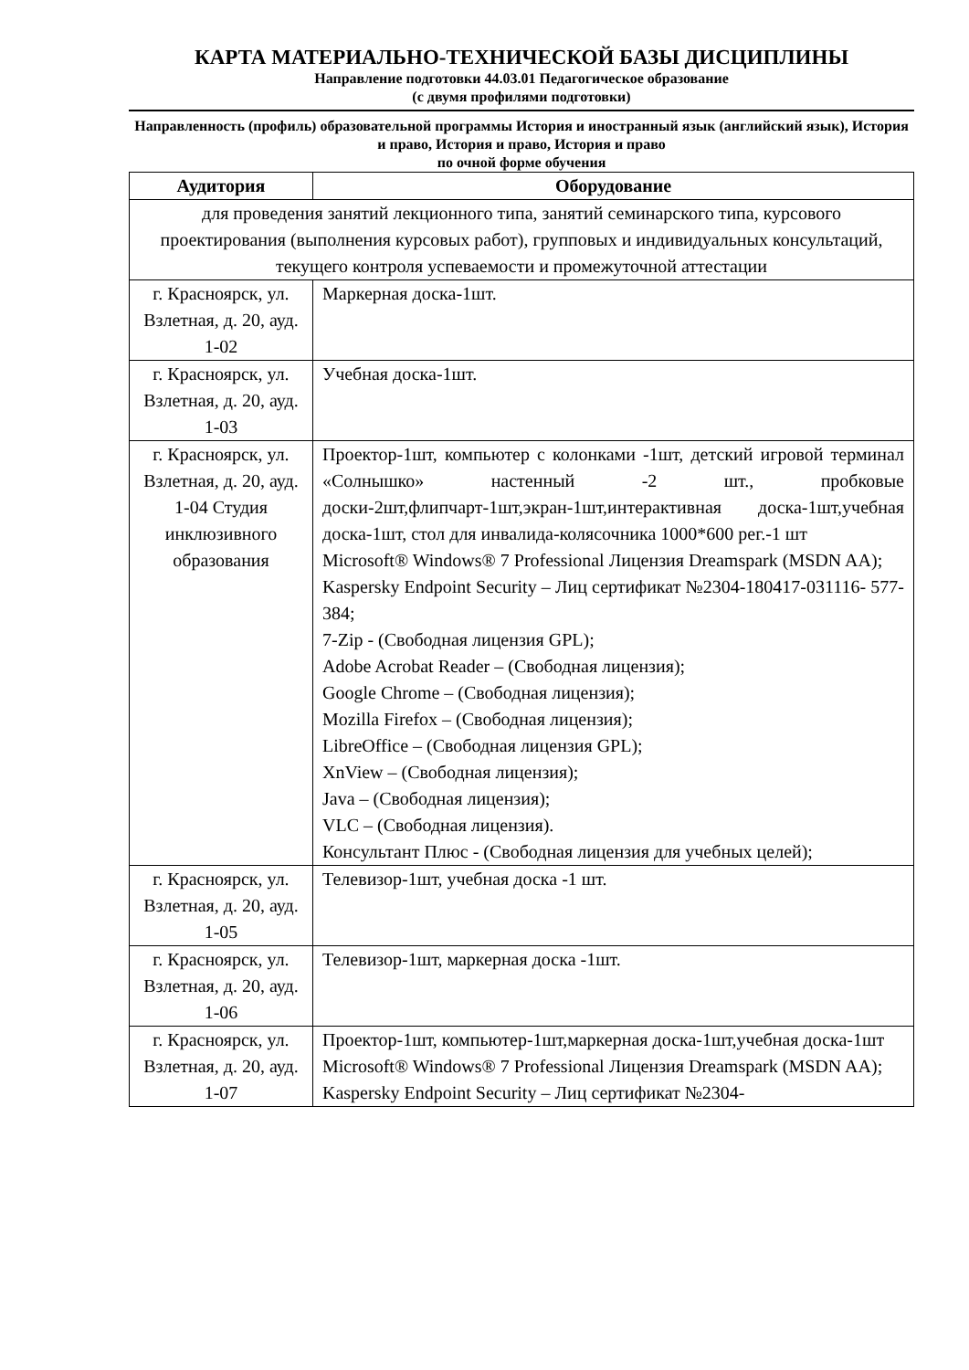КАРТА МАТЕРИАЛЬНО-ТЕХНИЧЕСКОЙ БАЗЫ ДИСЦИПЛИНЫ
Направление подготовки 44.03.01 Педагогическое образование
(с двумя профилями подготовки)
Направленность (профиль) образовательной программы История и иностранный язык (английский язык), История и право, История и право, История и право
по очной форме обучения
| Аудитория | Оборудование |
| --- | --- |
| для проведения занятий лекционного типа, занятий семинарского типа, курсового проектирования (выполнения курсовых работ), групповых и индивидуальных консультаций, текущего контроля успеваемости и промежуточной аттестации | |
| г. Красноярск, ул. Взлетная, д. 20, ауд. 1-02 | Маркерная доска-1шт. |
| г. Красноярск, ул. Взлетная, д. 20, ауд. 1-03 | Учебная доска-1шт. |
| г. Красноярск, ул. Взлетная, д. 20, ауд. 1-04 Студия инклюзивного образования | Проектор-1шт, компьютер с колонками -1шт, детский игровой терминал «Солнышко» настенный -2 шт., пробковые доски-2шт,флипчарт-1шт,экран-1шт,интерактивная доска-1шт,учебная доска-1шт, стол для инвалида-колясочника 1000*600 рег.-1 шт Microsoft® Windows® 7 Professional Лицензия Dreamspark (MSDN AA); Kaspersky Endpoint Security – Лиц сертификат №2304-180417-031116- 577-384; 7-Zip - (Свободная лицензия GPL); Adobe Acrobat Reader – (Свободная лицензия); Google Chrome – (Свободная лицензия); Mozilla Firefox – (Свободная лицензия); LibreOffice – (Свободная лицензия GPL); XnView – (Свободная лицензия); Java – (Свободная лицензия); VLC – (Свободная лицензия). Консультант Плюс - (Свободная лицензия для учебных целей); |
| г. Красноярск, ул. Взлетная, д. 20, ауд. 1-05 | Телевизор-1шт, учебная доска -1 шт. |
| г. Красноярск, ул. Взлетная, д. 20, ауд. 1-06 | Телевизор-1шт, маркерная доска -1шт. |
| г. Красноярск, ул. Взлетная, д. 20, ауд. 1-07 | Проектор-1шт, компьютер-1шт,маркерная доска-1шт,учебная доска-1шт Microsoft® Windows® 7 Professional Лицензия Dreamspark (MSDN AA); Kaspersky Endpoint Security – Лиц сертификат №2304- |